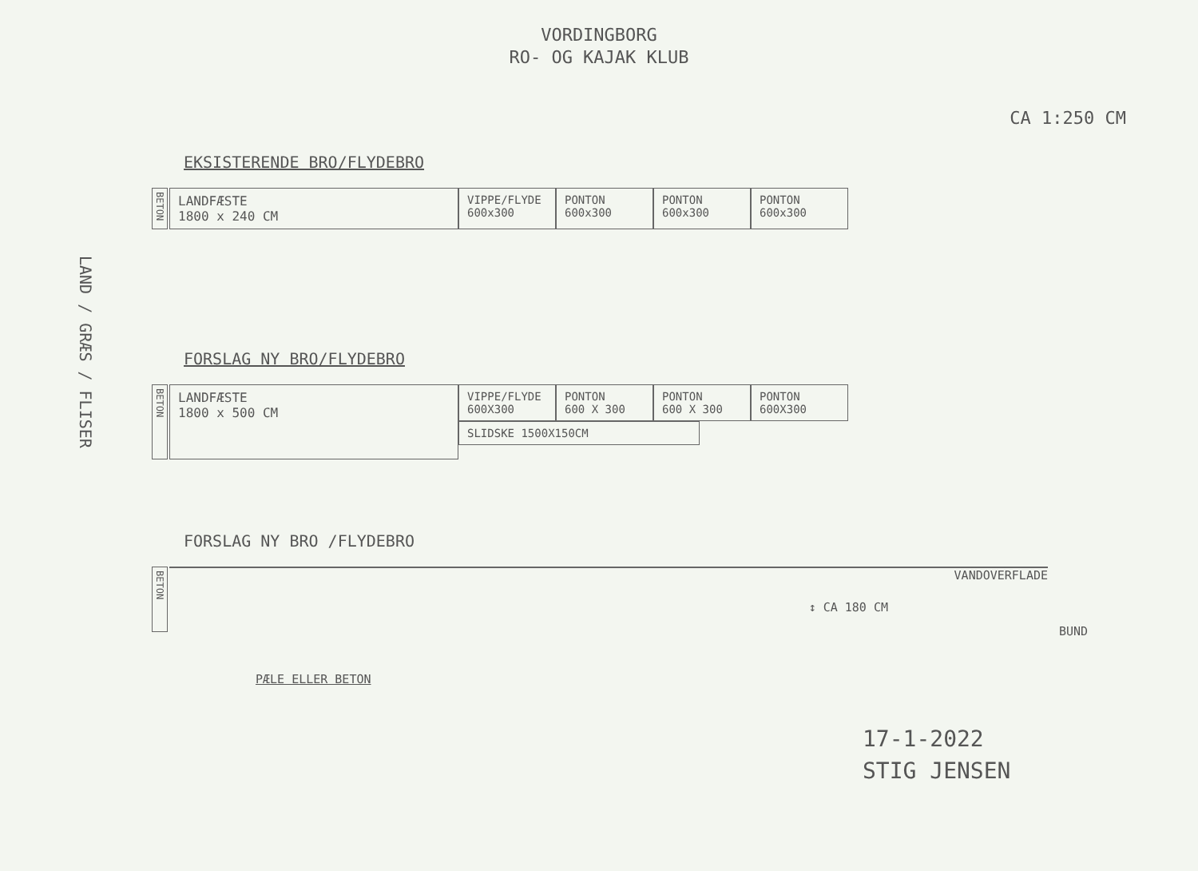VORDINGBORG
RO- OG KAJAK KLUB
CA 1:250 CM
LAND / GRÆS / FLISER
EKSISTERENDE BRO/FLYDEBRO
BETON
LANDFÆSTE
1800 x 240 CM
VIPPE/FLYDE
600x300
PONTON
600x300
PONTON
600x300
PONTON
600x300
FORSLAG NY BRO/FLYDEBRO
BETON
LANDFÆSTE
1800 x 500 CM
VIPPE/FLYDE
600X300
PONTON
600 X 300
PONTON
600 X 300
PONTON
600X300
SLIDSKE 1500X150CM
FORSLAG NY BRO /FLYDEBRO
BETON
VANDOVERFLADE
↕ CA 180 CM
BUND
PÆLE ELLER BETON
17-1-2022
STIG JENSEN